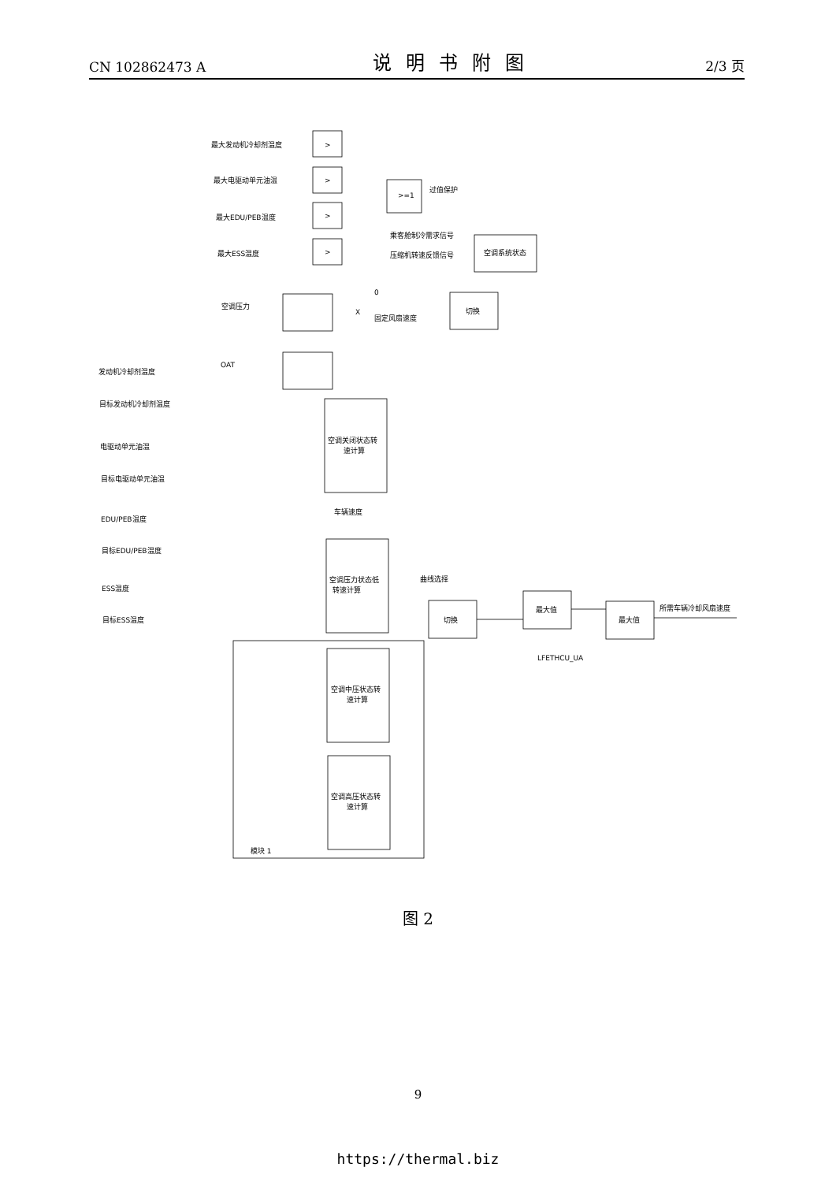CN 102862473 A 说明书附图 2/3 页
最大发动机冷却剂温度
最大电驱动单元油温
最大EDU/PEB温度
最大ESS温度
>
>
>
>
>=1
过值保护
乘客舱制冷需求信号
压缩机转速反馈信号
空调系统状态
0
空调压力
固定风扇速度
切换
OAT
X
发动机冷却剂温度
目标发动机冷却剂温度
电驱动单元油温
目标电驱动单元油温
EDU/PEB温度
目标EDU/PEB温度
ESS温度
目标ESS温度
空调关闭状态转
速计算
车辆速度
空调压力状态低
转速计算
曲线选择
切换
空调中压状态转
速计算
空调高压状态转
速计算
模块 1
最大值
最大值
所需车辆冷却风扇速度
LFETHCU_UA
图 2
9
https://thermal.biz